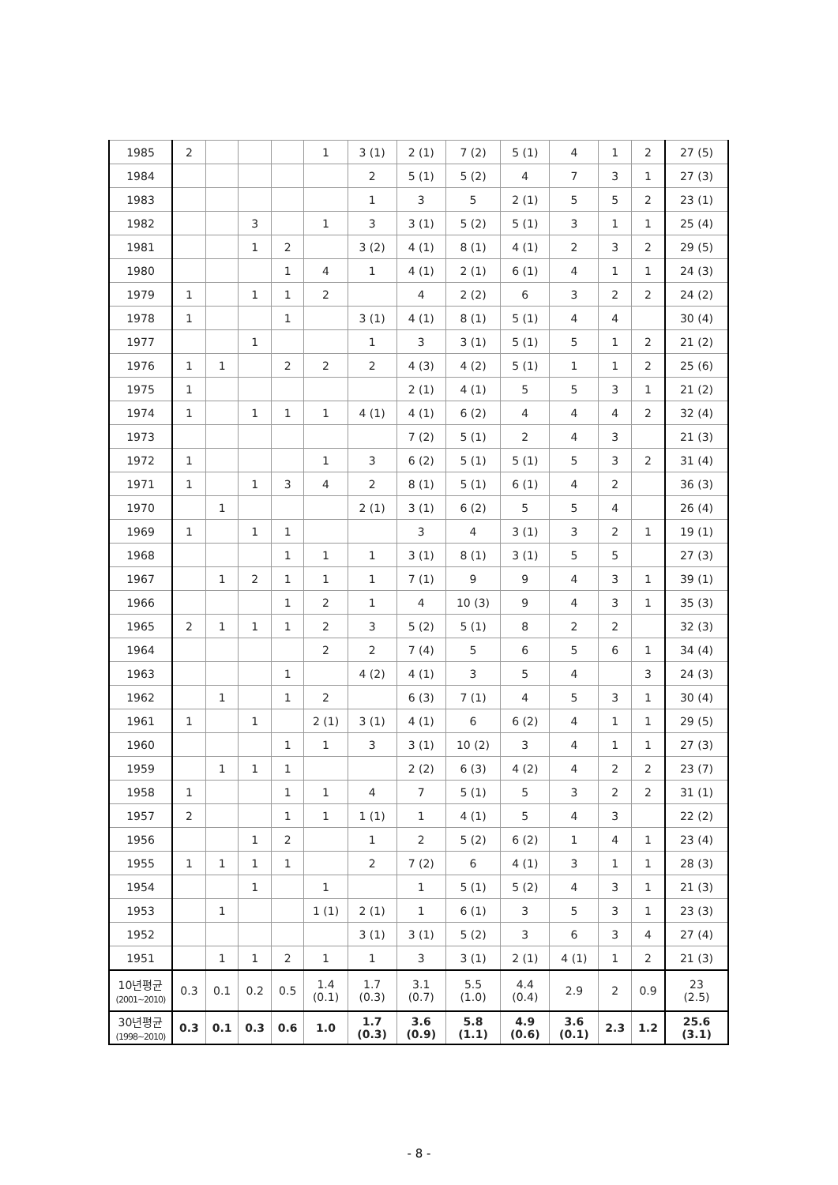| 1985 | 2 | | | | 1 | 3 (1) | 2 (1) | 7 (2) | 5 (1) | 4 | 1 | 2 | 27 (5) |
| 1984 | | | | | | 2 | 5 (1) | 5 (2) | 4 | 7 | 3 | 1 | 27 (3) |
| 1983 | | | | | | 1 | 3 | 5 | 2 (1) | 5 | 5 | 2 | 23 (1) |
| 1982 | | | 3 | | 1 | 3 | 3 (1) | 5 (2) | 5 (1) | 3 | 1 | 1 | 25 (4) |
| 1981 | | | 1 | 2 | | 3 (2) | 4 (1) | 8 (1) | 4 (1) | 2 | 3 | 2 | 29 (5) |
| 1980 | | | | 1 | 4 | 1 | 4 (1) | 2 (1) | 6 (1) | 4 | 1 | 1 | 24 (3) |
| 1979 | 1 | | 1 | 1 | 2 | | 4 | 2 (2) | 6 | 3 | 2 | 2 | 24 (2) |
| 1978 | 1 | | | 1 | | 3 (1) | 4 (1) | 8 (1) | 5 (1) | 4 | 4 | | 30 (4) |
| 1977 | | | 1 | | | 1 | 3 | 3 (1) | 5 (1) | 5 | 1 | 2 | 21 (2) |
| 1976 | 1 | 1 | | 2 | 2 | 2 | 4 (3) | 4 (2) | 5 (1) | 1 | 1 | 2 | 25 (6) |
| 1975 | 1 | | | | | | 2 (1) | 4 (1) | 5 | 5 | 3 | 1 | 21 (2) |
| 1974 | 1 | | 1 | 1 | 1 | 4 (1) | 4 (1) | 6 (2) | 4 | 4 | 4 | 2 | 32 (4) |
| 1973 | | | | | | | 7 (2) | 5 (1) | 2 | 4 | 3 | | 21 (3) |
| 1972 | 1 | | | | 1 | 3 | 6 (2) | 5 (1) | 5 (1) | 5 | 3 | 2 | 31 (4) |
| 1971 | 1 | | 1 | 3 | 4 | 2 | 8 (1) | 5 (1) | 6 (1) | 4 | 2 | | 36 (3) |
| 1970 | | 1 | | | | 2 (1) | 3 (1) | 6 (2) | 5 | 5 | 4 | | 26 (4) |
| 1969 | 1 | | 1 | 1 | | | 3 | 4 | 3 (1) | 3 | 2 | 1 | 19 (1) |
| 1968 | | | | 1 | 1 | 1 | 3 (1) | 8 (1) | 3 (1) | 5 | 5 | | 27 (3) |
| 1967 | | 1 | 2 | 1 | 1 | 1 | 7 (1) | 9 | 9 | 4 | 3 | 1 | 39 (1) |
| 1966 | | | | 1 | 2 | 1 | 4 | 10 (3) | 9 | 4 | 3 | 1 | 35 (3) |
| 1965 | 2 | 1 | 1 | 1 | 2 | 3 | 5 (2) | 5 (1) | 8 | 2 | 2 | | 32 (3) |
| 1964 | | | | | 2 | 2 | 7 (4) | 5 | 6 | 5 | 6 | 1 | 34 (4) |
| 1963 | | | | 1 | | 4 (2) | 4 (1) | 3 | 5 | 4 | | 3 | 24 (3) |
| 1962 | | 1 | | 1 | 2 | | 6 (3) | 7 (1) | 4 | 5 | 3 | 1 | 30 (4) |
| 1961 | 1 | | 1 | | 2 (1) | 3 (1) | 4 (1) | 6 | 6 (2) | 4 | 1 | 1 | 29 (5) |
| 1960 | | | | 1 | 1 | 3 | 3 (1) | 10 (2) | 3 | 4 | 1 | 1 | 27 (3) |
| 1959 | | 1 | 1 | 1 | | | 2 (2) | 6 (3) | 4 (2) | 4 | 2 | 2 | 23 (7) |
| 1958 | 1 | | | 1 | 1 | 4 | 7 | 5 (1) | 5 | 3 | 2 | 2 | 31 (1) |
| 1957 | 2 | | | 1 | 1 | 1 (1) | 1 | 4 (1) | 5 | 4 | 3 | | 22 (2) |
| 1956 | | | 1 | 2 | | 1 | 2 | 5 (2) | 6 (2) | 1 | 4 | 1 | 23 (4) |
| 1955 | 1 | 1 | 1 | 1 | | 2 | 7 (2) | 6 | 4 (1) | 3 | 1 | 1 | 28 (3) |
| 1954 | | | 1 | | 1 | | 1 | 5 (1) | 5 (2) | 4 | 3 | 1 | 21 (3) |
| 1953 | | 1 | | | 1 (1) | 2 (1) | 1 | 6 (1) | 3 | 5 | 3 | 1 | 23 (3) |
| 1952 | | | | | | 3 (1) | 3 (1) | 5 (2) | 3 | 6 | 3 | 4 | 27 (4) |
| 1951 | | 1 | 1 | 2 | 1 | 1 | 3 | 3 (1) | 2 (1) | 4 (1) | 1 | 2 | 21 (3) |
| 10년평균 (2001~2010) | 0.3 | 0.1 | 0.2 | 0.5 | 1.4 (0.1) | 1.7 (0.3) | 3.1 (0.7) | 5.5 (1.0) | 4.4 (0.4) | 2.9 | 2 | 0.9 | 23 (2.5) |
| 30년평균 (1998~2010) | 0.3 | 0.1 | 0.3 | 0.6 | 1.0 | 1.7 (0.3) | 3.6 (0.9) | 5.8 (1.1) | 4.9 (0.6) | 3.6 (0.1) | 2.3 | 1.2 | 25.6 (3.1) |
- 8 -